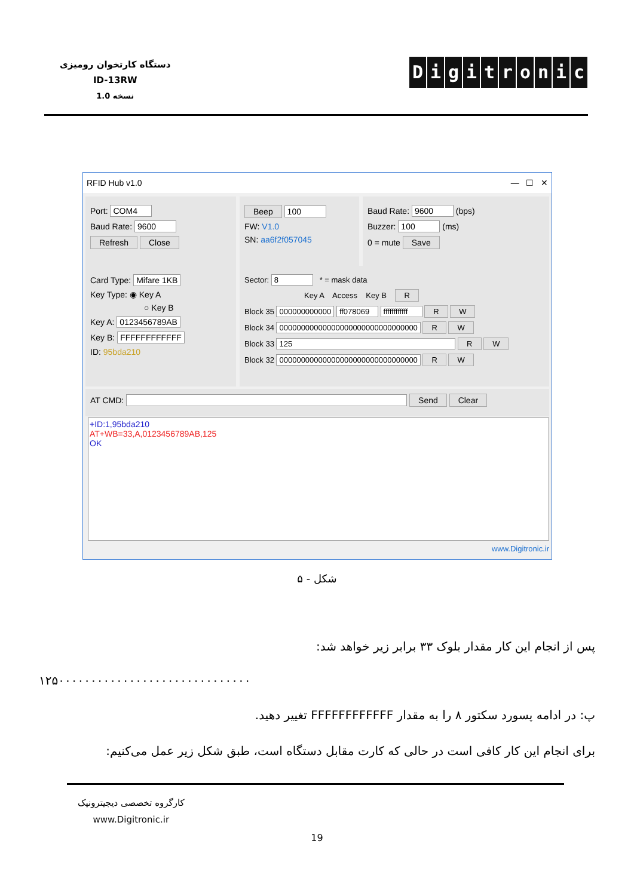دستگاه کارتخوان رومیزی
ID-13RW
نسخه 1.0
Digitronic
RFID Hub v1.0 — ☐ ✕
Port: COM4
Baud Rate: 9600
Refresh Close
Beep 100
FW: V1.0
SN: aa6f2f057045
Baud Rate: 9600 (bps)
Buzzer: 100 (ms)
0 = mute Save
Card Type: Mifare 1KB
Key Type: ◉ Key A
○ Key B
Key A: 0123456789AB
Key B: FFFFFFFFFFFF
ID: 95bda210
Sector: 8 * = mask data
Key A Access Key B R
Block 35 000000000000 ff078069 ffffffffffff R W
Block 34 00000000000000000000000000000000 R W
Block 33 125 R W
Block 32 00000000000000000000000000000000 R W
AT CMD: Send Clear
+ID:1,95bda210
AT+WB=33,A,0123456789AB,125
OK
www.Digitronic.ir
شکل - ۵
پس از انجام این کار مقدار بلوک ۳۳ برابر زیر خواهد شد:
۱۲۵۰۰۰۰۰۰۰۰۰۰۰۰۰۰۰۰۰۰۰۰۰۰۰۰۰۰۰۰۰۰
پ: در ادامه پسورد سکتور ۸ را به مقدار FFFFFFFFFFFF تغییر دهید.
برای انجام این کار کافی است در حالی که کارت مقابل دستگاه است، طبق شکل زیر عمل می‌کنیم:
کارگروه تخصصی دیجیترونیک
www.Digitronic.ir
19